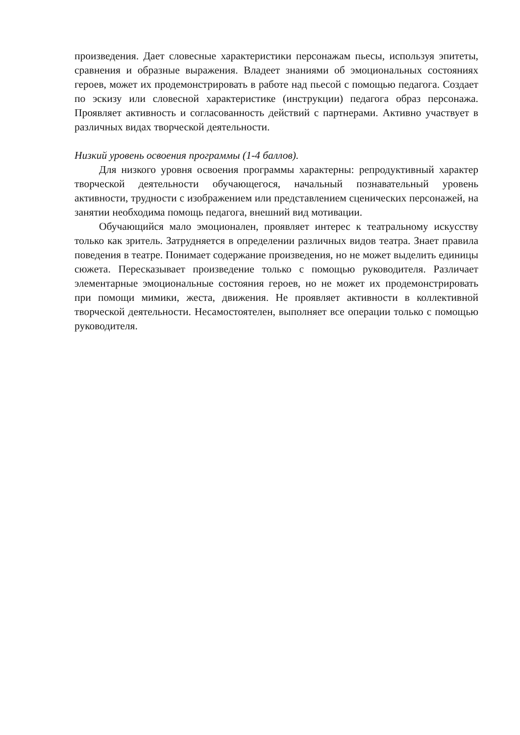произведения. Дает словесные характеристики персонажам пьесы, используя эпитеты, сравнения и образные выражения. Владеет знаниями об эмоциональных состояниях героев, может их продемонстрировать в работе над пьесой с помощью педагога. Создает по эскизу или словесной характеристике (инструкции) педагога образ персонажа. Проявляет активность и согласованность действий с партнерами. Активно участвует в различных видах творческой деятельности.
Низкий уровень освоения программы (1-4 баллов).
Для низкого уровня освоения программы характерны: репродуктивный характер творческой деятельности обучающегося, начальный познавательный уровень активности, трудности с изображением или представлением сценических персонажей, на занятии необходима помощь педагога, внешний вид мотивации.
Обучающийся мало эмоционален, проявляет интерес к театральному искусству только как зритель. Затрудняется в определении различных видов театра. Знает правила поведения в театре. Понимает содержание произведения, но не может выделить единицы сюжета. Пересказывает произведение только с помощью руководителя. Различает элементарные эмоциональные состояния героев, но не может их продемонстрировать при помощи мимики, жеста, движения. Не проявляет активности в коллективной творческой деятельности. Несамостоятелен, выполняет все операции только с помощью руководителя.